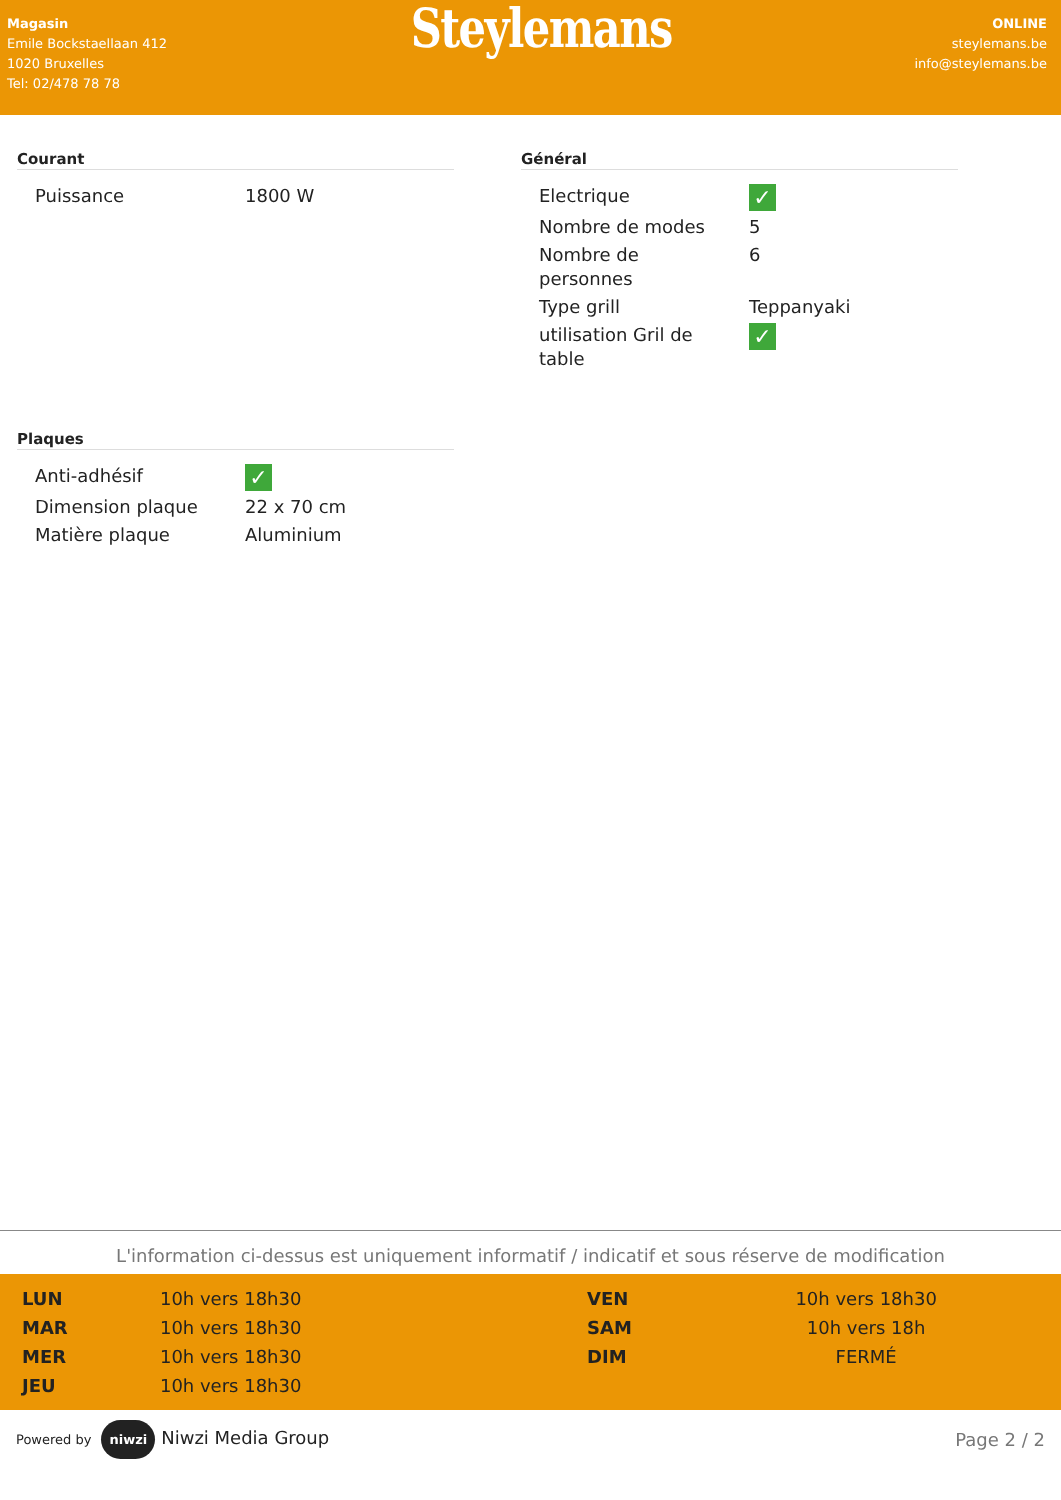Magasin
Emile Bockstaellaan 412
1020 Bruxelles
Tel: 02/478 78 78
Steylemans
ONLINE
steylemans.be
info@steylemans.be
Courant
| Puissance | 1800 W |
Plaques
| Anti-adhésif | ✓ |
| Dimension plaque | 22 x 70 cm |
| Matière plaque | Aluminium |
Général
| Electrique | ✓ |
| Nombre de modes | 5 |
| Nombre de personnes | 6 |
| Type grill | Teppanyaki |
| utilisation Gril de table | ✓ |
L'information ci-dessus est uniquement informatif / indicatif et sous réserve de modification
| LUN | 10h vers 18h30 |
| MAR | 10h vers 18h30 |
| MER | 10h vers 18h30 |
| JEU | 10h vers 18h30 |
| VEN | 10h vers 18h30 |
| SAM | 10h vers 18h |
| DIM | FERMÉ |
Powered by niwzi Niwzi Media Group
Page 2 / 2